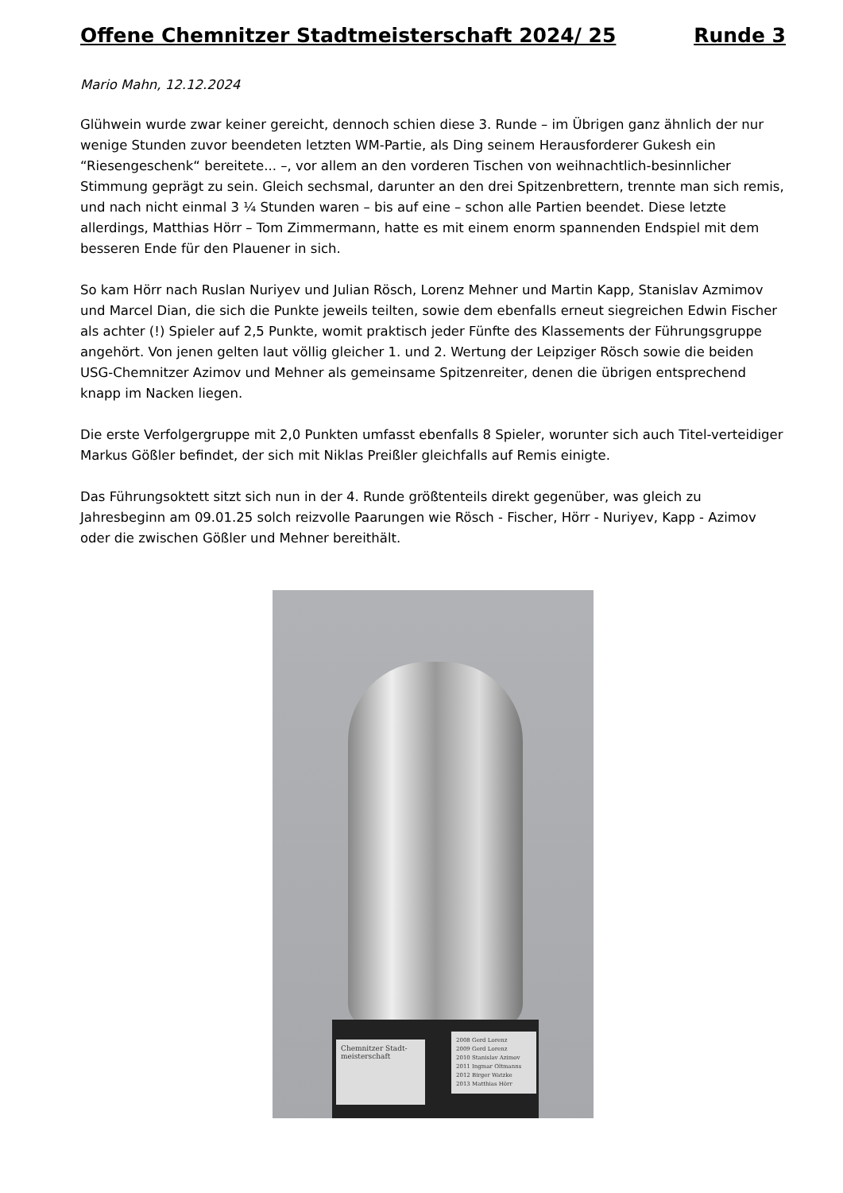Offene Chemnitzer Stadtmeisterschaft 2024/ 25 Runde 3
Mario Mahn, 12.12.2024
Glühwein wurde zwar keiner gereicht, dennoch schien diese 3. Runde – im Übrigen ganz ähnlich der nur wenige Stunden zuvor beendeten letzten WM-Partie, als Ding seinem Herausforderer Gukesh ein “Riesengeschenk“ bereitete... –, vor allem an den vorderen Tischen von weihnachtlich-besinnlicher Stimmung geprägt zu sein. Gleich sechsmal, darunter an den drei Spitzenbrettern, trennte man sich remis, und nach nicht einmal 3 ¼ Stunden waren – bis auf eine – schon alle Partien beendet. Diese letzte allerdings, Matthias Hörr – Tom Zimmermann, hatte es mit einem enorm spannenden Endspiel mit dem besseren Ende für den Plauener in sich.
So kam Hörr nach Ruslan Nuriyev und Julian Rösch, Lorenz Mehner und Martin Kapp, Stanislav Azmimov und Marcel Dian, die sich die Punkte jeweils teilten, sowie dem ebenfalls erneut siegreichen Edwin Fischer als achter (!) Spieler auf 2,5 Punkte, womit praktisch jeder Fünfte des Klassements der Führungsgruppe angehört. Von jenen gelten laut völlig gleicher 1. und 2. Wertung der Leipziger Rösch sowie die beiden USG-Chemnitzer Azimov und Mehner als gemeinsame Spitzenreiter, denen die übrigen entsprechend knapp im Nacken liegen.
Die erste Verfolgergruppe mit 2,0 Punkten umfasst ebenfalls 8 Spieler, worunter sich auch Titel-verteidiger Markus Gößler befindet, der sich mit Niklas Preißler gleichfalls auf Remis einigte.
Das Führungsoktett sitzt sich nun in der 4. Runde größtenteils direkt gegenüber, was gleich zu Jahresbeginn am 09.01.25 solch reizvolle Paarungen wie Rösch - Fischer, Hörr - Nuriyev, Kapp - Azimov oder die zwischen Gößler und Mehner bereithält.
Chemnitzer Stadt-meisterschaft
2008 Gerd Lorenz
2009 Gerd Lorenz
2010 Stanislav Azimov
2011 Ingmar Oltmanns
2012 Birger Watzke
2013 Matthias Hörr